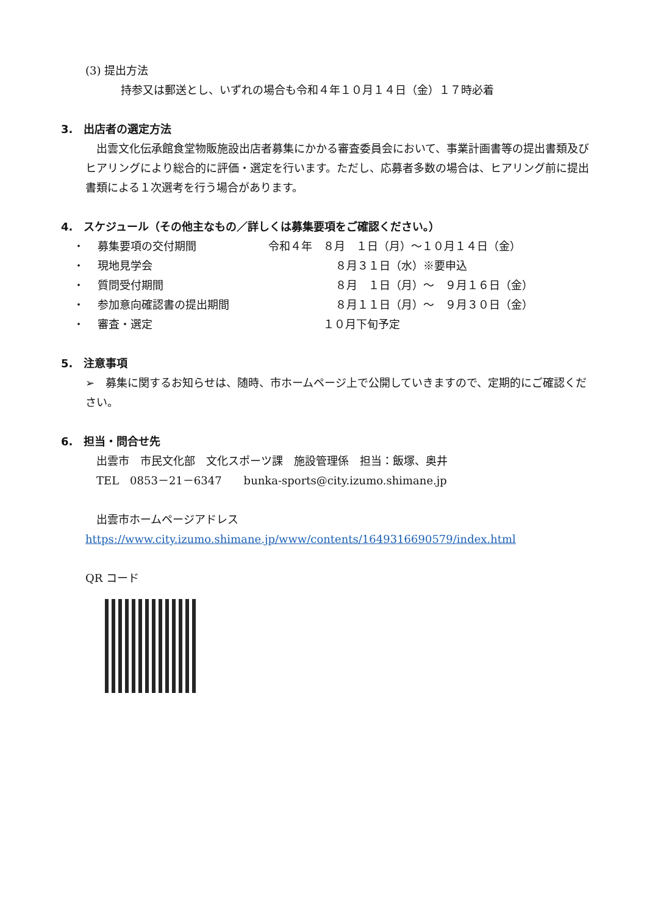(3) 提出方法
持参又は郵送とし、いずれの場合も令和４年１０月１４日（金）１７時必着
3.　出店者の選定方法
　出雲文化伝承館食堂物販施設出店者募集にかかる審査委員会において、事業計画書等の提出書類及びヒアリングにより総合的に評価・選定を行います。ただし、応募者多数の場合は、ヒアリング前に提出書類による１次選考を行う場合があります。
4.　スケジュール（その他主なもの／詳しくは募集要項をご確認ください。）
| ・ | 募集要項の交付期間 | 令和４年 ８月 １日（月）～１０月１４日（金） |
| ・ | 現地見学会 | ８月３１日（水）※要申込 |
| ・ | 質問受付期間 | ８月 １日（月）～ ９月１６日（金） |
| ・ | 参加意向確認書の提出期間 | ８月１１日（月）～ ９月３０日（金） |
| ・ | 審査・選定 | １０月下旬予定 |
5.　注意事項
➢　募集に関するお知らせは、随時、市ホームページ上で公開していきますので、定期的にご確認ください。
6.　担当・問合せ先
　出雲市　市民文化部　文化スポーツ課　施設管理係　担当：飯塚、奥井
　TEL　0853－21－6347　　bunka-sports@city.izumo.shimane.jp
　出雲市ホームページアドレス
https://www.city.izumo.shimane.jp/www/contents/1649316690579/index.html
QR コード